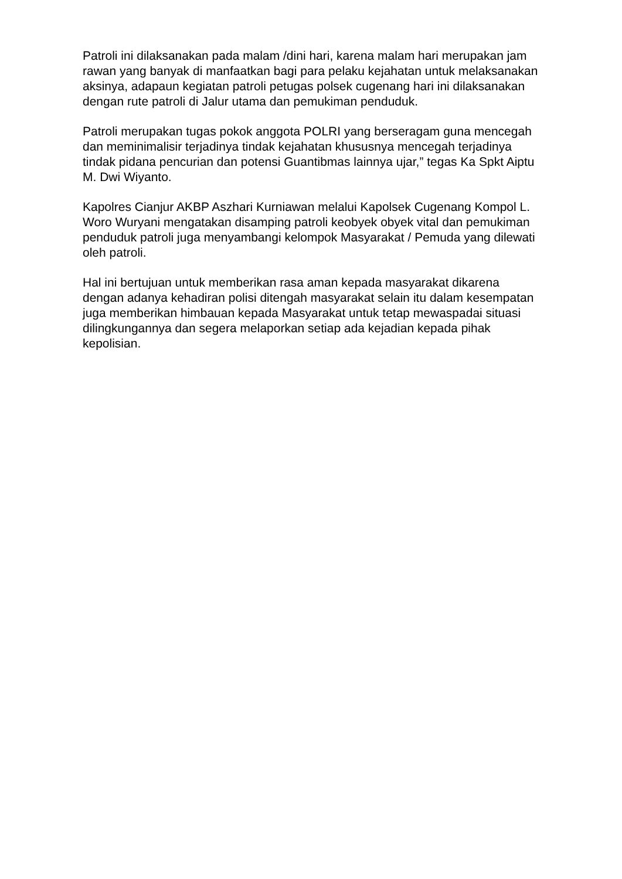Patroli ini dilaksanakan pada malam /dini hari, karena malam hari merupakan jam rawan yang banyak di manfaatkan bagi para pelaku kejahatan untuk melaksanakan aksinya, adapaun kegiatan patroli petugas polsek cugenang hari ini dilaksanakan dengan rute patroli di Jalur utama dan pemukiman penduduk.
Patroli merupakan tugas pokok anggota POLRI yang berseragam guna mencegah dan meminimalisir terjadinya tindak kejahatan khususnya mencegah terjadinya tindak pidana pencurian dan potensi Guantibmas lainnya ujar,” tegas Ka Spkt Aiptu M. Dwi Wiyanto.
Kapolres Cianjur AKBP Aszhari Kurniawan melalui Kapolsek Cugenang Kompol L. Woro Wuryani mengatakan disamping patroli keobyek obyek vital dan pemukiman penduduk patroli juga menyambangi kelompok Masyarakat / Pemuda yang dilewati oleh patroli.
Hal ini bertujuan untuk memberikan rasa aman kepada masyarakat dikarena dengan adanya kehadiran polisi ditengah masyarakat selain itu dalam kesempatan juga memberikan himbauan kepada Masyarakat untuk tetap mewaspadai situasi dilingkungannya dan segera melaporkan setiap ada kejadian kepada pihak kepolisian.